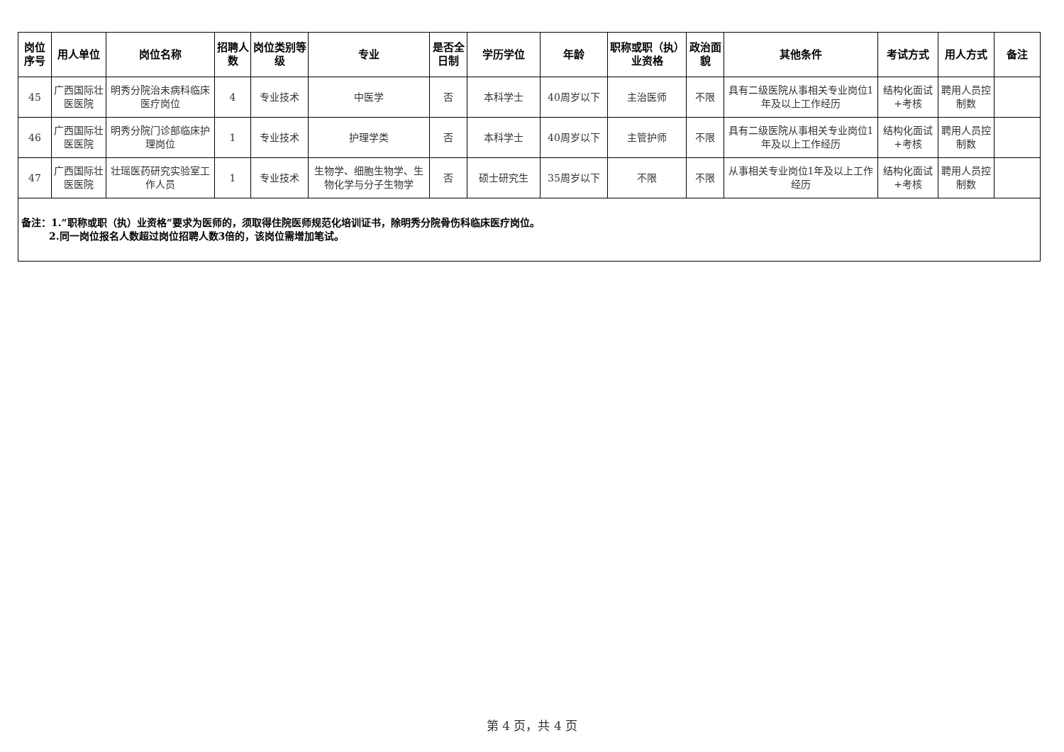| 岗位序号 | 用人单位 | 岗位名称 | 招聘人数 | 岗位类别等级 | 专业 | 是否全日制 | 学历学位 | 年龄 | 职称或职（执）业资格 | 政治面貌 | 其他条件 | 考试方式 | 用人方式 | 备注 |
| --- | --- | --- | --- | --- | --- | --- | --- | --- | --- | --- | --- | --- | --- | --- |
| 45 | 广西国际壮医医院 | 明秀分院治未病科临床医疗岗位 | 4 | 专业技术 | 中医学 | 否 | 本科学士 | 40周岁以下 | 主治医师 | 不限 | 具有二级医院从事相关专业岗位1年及以上工作经历 | 结构化面试+考核 | 聘用人员控制数 | |
| 46 | 广西国际壮医医院 | 明秀分院门诊部临床护理岗位 | 1 | 专业技术 | 护理学类 | 否 | 本科学士 | 40周岁以下 | 主管护师 | 不限 | 具有二级医院从事相关专业岗位1年及以上工作经历 | 结构化面试+考核 | 聘用人员控制数 | |
| 47 | 广西国际壮医医院 | 壮瑶医药研究实验室工作人员 | 1 | 专业技术 | 生物学、细胞生物学、生物化学与分子生物学 | 否 | 硕士研究生 | 35周岁以下 | 不限 | 不限 | 从事相关专业岗位1年及以上工作经历 | 结构化面试+考核 | 聘用人员控制数 | |
| 备注：1.“职称或职（执）业资格”要求为医师的，须取得住院医师规范化培训证书，除明秀分院骨伤科临床医疗岗位。 2.同一岗位报名人数超过岗位招聘人数3倍的，该岗位需增加笔试。 | | | | | | | | | | | | | | |
第 4 页，共 4 页